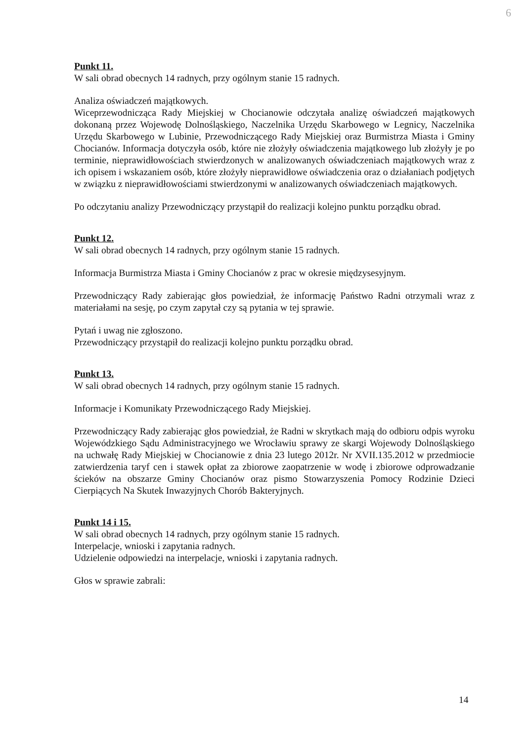6
Punkt 11.
W sali obrad obecnych 14 radnych, przy ogólnym stanie 15 radnych.
Analiza oświadczeń majątkowych.
Wiceprzewodnicząca Rady Miejskiej w Chocianowie odczytała analizę oświadczeń majątkowych dokonaną przez Wojewodę Dolnośląskiego, Naczelnika Urzędu Skarbowego w Legnicy, Naczelnika Urzędu Skarbowego w Lubinie, Przewodniczącego Rady Miejskiej oraz Burmistrza Miasta i Gminy Chocianów. Informacja dotyczyła osób, które nie złożyły oświadczenia majątkowego lub złożyły je po terminie, nieprawidłowościach stwierdzonych w analizowanych oświadczeniach majątkowych wraz z ich opisem i wskazaniem osób, które złożyły nieprawidłowe oświadczenia oraz o działaniach podjętych w związku z nieprawidłowościami stwierdzonymi w analizowanych oświadczeniach majątkowych.
Po odczytaniu analizy Przewodniczący przystąpił do realizacji kolejno punktu porządku obrad.
Punkt 12.
W sali obrad obecnych 14 radnych, przy ogólnym stanie 15 radnych.
Informacja Burmistrza Miasta i Gminy Chocianów z prac w okresie międzysesyjnym.
Przewodniczący Rady zabierając głos powiedział, że informację Państwo Radni otrzymali wraz z materiałami na sesję, po czym zapytał czy są pytania w tej sprawie.
Pytań i uwag nie zgłoszono.
Przewodniczący przystąpił do realizacji kolejno punktu porządku obrad.
Punkt 13.
W sali obrad obecnych 14 radnych, przy ogólnym stanie 15 radnych.
Informacje i Komunikaty Przewodniczącego Rady Miejskiej.
Przewodniczący Rady zabierając głos powiedział, że Radni w skrytkach mają do odbioru odpis wyroku Wojewódzkiego Sądu Administracyjnego we Wrocławiu sprawy ze skargi Wojewody Dolnośląskiego na uchwałę Rady Miejskiej w Chocianowie z dnia 23 lutego 2012r. Nr XVII.135.2012 w przedmiocie zatwierdzenia taryf cen i stawek opłat za zbiorowe zaopatrzenie w wodę i zbiorowe odprowadzanie ścieków na obszarze Gminy Chocianów oraz pismo Stowarzyszenia Pomocy Rodzinie Dzieci Cierpiących Na Skutek Inwazyjnych Chorób Bakteryjnych.
Punkt 14 i 15.
W sali obrad obecnych 14 radnych, przy ogólnym stanie 15 radnych.
Interpelacje, wnioski i zapytania radnych.
Udzielenie odpowiedzi na interpelacje, wnioski i zapytania radnych.
Głos w sprawie zabrali:
14